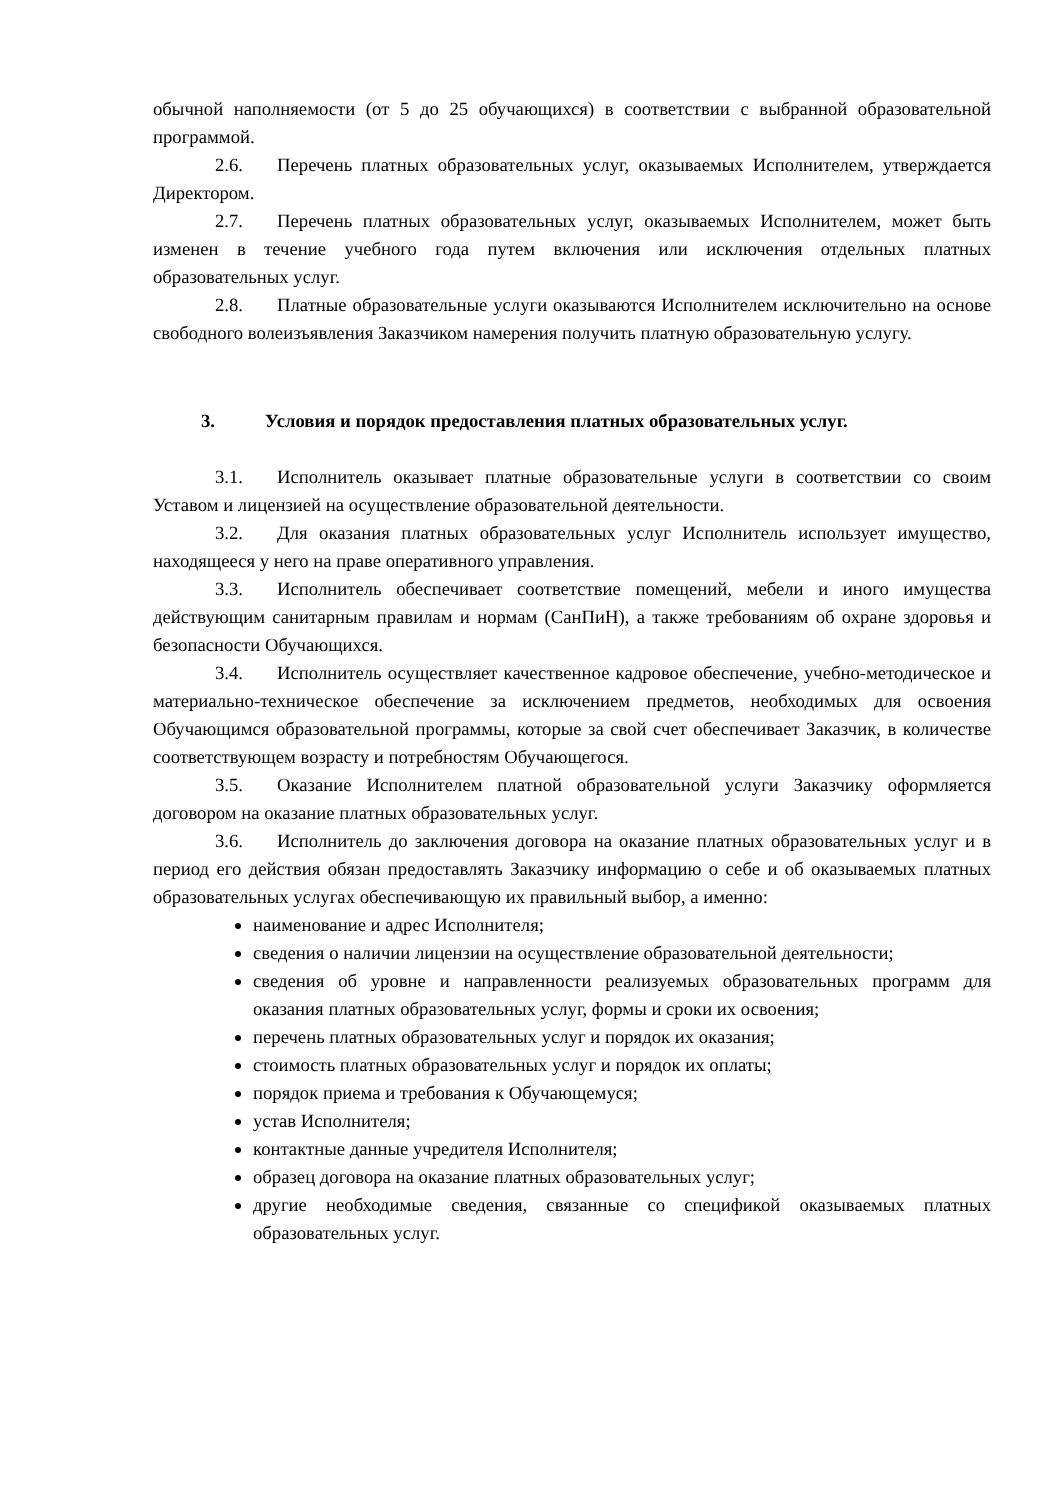обычной наполняемости (от 5 до 25 обучающихся) в соответствии с выбранной образовательной программой.
2.6. Перечень платных образовательных услуг, оказываемых Исполнителем, утверждается Директором.
2.7. Перечень платных образовательных услуг, оказываемых Исполнителем, может быть изменен в течение учебного года путем включения или исключения отдельных платных образовательных услуг.
2.8. Платные образовательные услуги оказываются Исполнителем исключительно на основе свободного волеизъявления Заказчиком намерения получить платную образовательную услугу.
3. Условия и порядок предоставления платных образовательных услуг.
3.1. Исполнитель оказывает платные образовательные услуги в соответствии со своим Уставом и лицензией на осуществление образовательной деятельности.
3.2. Для оказания платных образовательных услуг Исполнитель использует имущество, находящееся у него на праве оперативного управления.
3.3. Исполнитель обеспечивает соответствие помещений, мебели и иного имущества действующим санитарным правилам и нормам (СанПиН), а также требованиям об охране здоровья и безопасности Обучающихся.
3.4. Исполнитель осуществляет качественное кадровое обеспечение, учебно-методическое и материально-техническое обеспечение за исключением предметов, необходимых для освоения Обучающимся образовательной программы, которые за свой счет обеспечивает Заказчик, в количестве соответствующем возрасту и потребностям Обучающегося.
3.5. Оказание Исполнителем платной образовательной услуги Заказчику оформляется договором на оказание платных образовательных услуг.
3.6. Исполнитель до заключения договора на оказание платных образовательных услуг и в период его действия обязан предоставлять Заказчику информацию о себе и об оказываемых платных образовательных услугах обеспечивающую их правильный выбор, а именно:
наименование и адрес Исполнителя;
сведения о наличии лицензии на осуществление образовательной деятельности;
сведения об уровне и направленности реализуемых образовательных программ для оказания платных образовательных услуг, формы и сроки их освоения;
перечень платных образовательных услуг и порядок их оказания;
стоимость платных образовательных услуг и порядок их оплаты;
порядок приема и требования к Обучающемуся;
устав Исполнителя;
контактные данные учредителя Исполнителя;
образец договора на оказание платных образовательных услуг;
другие необходимые сведения, связанные со спецификой оказываемых платных образовательных услуг.